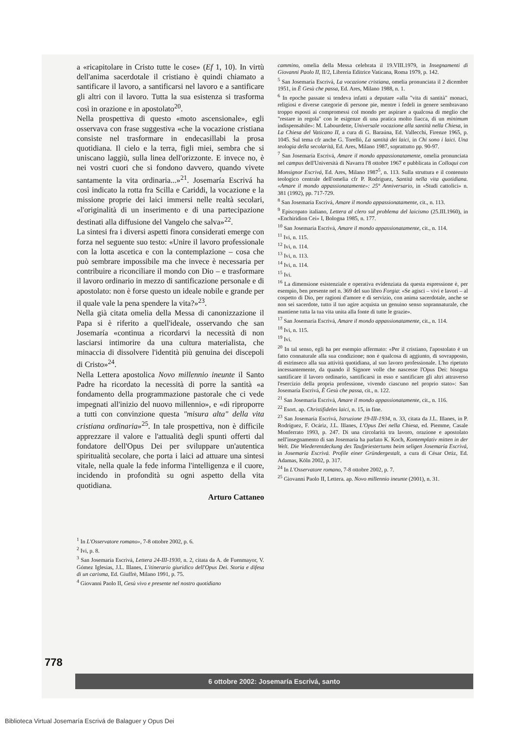a «ricapitolare in Cristo tutte le cose» (Ef 1, 10). In virtù dell'anima sacerdotale il cristiano è quindi chiamato a santificare il lavoro, a santificarsi nel lavoro e a santificare gli altri con il lavoro. Tutta la sua esistenza si trasforma così in orazione e in apostolato<sup>20</sup>.
Nella prospettiva di questo «moto ascensionale», egli osservava con frase suggestiva «che la vocazione cristiana consiste nel trasformare in endecasillabi la prosa quotidiana. Il cielo e la terra, figli miei, sembra che si uniscano laggiù, sulla linea dell'orizzonte. E invece no, è nei vostri cuori che si fondono davvero, quando vivete santamente la vita ordinaria...»<sup>21</sup>. Josemaría Escrivá ha così indicato la rotta fra Scilla e Cariddi, la vocazione e la missione proprie dei laici immersi nelle realtà secolari, «l'originalità di un inserimento e di una partecipazione destinati alla diffusione del Vangelo che salva»<sup>22</sup>.
La sintesi fra i diversi aspetti finora considerati emerge con forza nel seguente suo testo: «Unire il lavoro professionale con la lotta ascetica e con la contemplazione – cosa che può sembrare impossibile ma che invece è necessaria per contribuire a riconciliare il mondo con Dio – e trasformare il lavoro ordinario in mezzo di santificazione personale e di apostolato: non è forse questo un ideale nobile e grande per il quale vale la pena spendere la vita?»<sup>23</sup>.
Nella già citata omelia della Messa di canonizzazione il Papa si è riferito a quell'ideale, osservando che san Josemaría «continua a ricordarvi la necessità di non lasciarsi intimorire da una cultura materialista, che minaccia di dissolvere l'identità più genuina dei discepoli di Cristo»<sup>24</sup>.
Nella Lettera apostolica Novo millennio ineunte il Santo Padre ha ricordato la necessità di porre la santità «a fondamento della programmazione pastorale che ci vede impegnati all'inizio del nuovo millennio», e «di riproporre a tutti con convinzione questa "misura alta" della vita cristiana ordinaria»<sup>25</sup>. In tale prospettiva, non è difficile apprezzare il valore e l'attualità degli spunti offerti dal fondatore dell'Opus Dei per sviluppare un'autentica spiritualità secolare, che porta i laici ad attuare una sintesi vitale, nella quale la fede informa l'intelligenza e il cuore, incidendo in profondità su ogni aspetto della vita quotidiana.
Arturo Cattaneo
<sup>1</sup> In L'Osservatore romano», 7-8 ottobre 2002, p. 6.
<sup>2</sup> Ivi, p. 8.
<sup>3</sup> San Josemaría Escrivá, Lettera 24-III-1930, n. 2, citata da A. de Fuenmayor, V. Gómez Iglesias, J.L. Illanes, L'itinerario giuridico dell'Opus Dei. Storia e difesa di un carisma, Ed. Giuffrè, Milano 1991, p. 75.
<sup>4</sup> Giovanni Paolo II, Gesù vivo e presente nel nostro quotidiano
cammino, omelia della Messa celebrata il 19.VIII.1979, in Insegnamenti di Giovanni Paolo II, II/2, Libreria Editrice Vaticana, Roma 1979, p. 142.
<sup>5</sup> San Josemaría Escrivá, La vocazione cristiana, omelia pronunciata il 2 dicembre 1951, in È Gesù che passa, Ed. Ares, Milano 1988, n. 1.
<sup>6</sup> In epoche passate si tendeva infatti a deputare «alla "vita di santità" monaci, religiosi e diverse categorie di persone pie, mentre i fedeli in genere sembravano troppo esposti ai compromessi col mondo per aspirare a qualcosa di meglio che "restare in regola" con le esigenze di una pratica molto fiacca, di un minimum indispensabile»: M. Labourdette, Universale vocazione alla santità nella Chiesa, in La Chiesa del Vaticano II, a cura di G. Baraúna, Ed. Vallecchi, Firenze 1965, p. 1045. Sul tema cfr anche G. Torelló, La santità dei laici, in Chi sono i laici. Una teologia della secolarità, Ed. Ares, Milano 1987, soprattutto pp. 90-97.
<sup>7</sup> San Josemaría Escrivá, Amare il mondo appassionatamente, omelia pronunciata nel campus dell'Università di Navarra l'8 ottobre 1967 e pubblicata in Colloqui con Monsignor Escrivá, Ed. Ares, Milano 1987<sup>5</sup>, n. 113. Sulla struttura e il contenuto teologico centrale dell'omelia cfr P. Rodríguez, Santità nella vita quotidiana. «Amare il mondo appassionatamente»: 25° Anniversario, in «Studi cattolici» n. 381 (1992), pp. 717-729.
<sup>8</sup> San Josemaría Escrivá, Amare il mondo appassionatamente, cit., n. 113.
<sup>9</sup> Episcopato italiano, Lettera al clero sul problema del laicismo (25.III.1960), in «Enchiridion Cei» I, Bologna 1985, n. 177.
<sup>10</sup> San Josemaría Escrivá, Amare il mondo appassionatamente, cit., n. 114.
<sup>11</sup> Ivi, n. 115.
<sup>12</sup> Ivi, n. 114.
<sup>13</sup> Ivi, n. 113.
<sup>14</sup> Ivi, n. 114.
<sup>15</sup> Ivi.
<sup>16</sup> La dimensione esistenziale e operativa evidenziata da questa espressione è, per esempio, ben presente nel n. 369 del suo libro Forgia: «Se agisci – vivi e lavori – al cospetto di Dio, per ragioni d'amore e di servizio, con anima sacerdotale, anche se non sei sacerdote, tutto il tuo agire acquista un genuino senso soprannaturale, che mantiene tutta la tua vita unita alla fonte di tutte le grazie».
<sup>17</sup> San Josemaría Escrivá, Amare il mondo appassionatamente, cit., n. 114.
<sup>18</sup> Ivi, n. 115.
<sup>19</sup> Ivi.
<sup>20</sup> In tal senso, egli ha per esempio affermato: «Per il cristiano, l'apostolato è un fatto connaturale alla sua condizione; non è qualcosa di aggiunto, di sovrapposto, di estrinseco alla sua attività quotidiana, al suo lavoro professionale. L'ho ripetuto incessantemente, da quando il Signore volle che nascesse l'Opus Dei: bisogna santificare il lavoro ordinario, santificarsi in esso e santificare gli altri attraverso l'esercizio della propria professione, vivendo ciascuno nel proprio stato»: San Josemaría Escrivá, È Gesù che passa, cit., n. 122.
<sup>21</sup> San Josemaría Escrivá, Amare il mondo appassionatamente, cit., n. 116.
<sup>22</sup> Esort. ap. Christifideles laici, n. 15, in fine.
<sup>23</sup> San Josemaría Escrivá, Istruzione 19-III-1934, n. 33, citata da J.L. Illanes, in P. Rodríguez, F. Ocáriz, J.L. Illanes, L'Opus Dei nella Chiesa, ed. Piemme, Casale Monferrato 1993, p. 247. Di una circolarità tra lavoro, orazione e apostolato nell'insegnamento di san Josemaría ha parlato K. Koch, Kontemplativ mitten in der Welt. Die Wiederentdeckung des Taufpriestertums beim seligen Josemaría Escrivá, in Josemaría Escrivá. Profile einer Gründergestalt, a cura di César Ortiz, Ed. Adamas, Köln 2002, p. 317.
<sup>24</sup> In L'Osservatore romano, 7-8 ottobre 2002, p. 7.
<sup>25</sup> Giovanni Paolo II, Lettera. ap. Novo millennio ineunte (2001), n. 31.
778
6 ottobre 2002: Josemaría Escrivá, santo
Biblioteca Virtual Josemaría Escrivá de Balaguer y Opus Dei